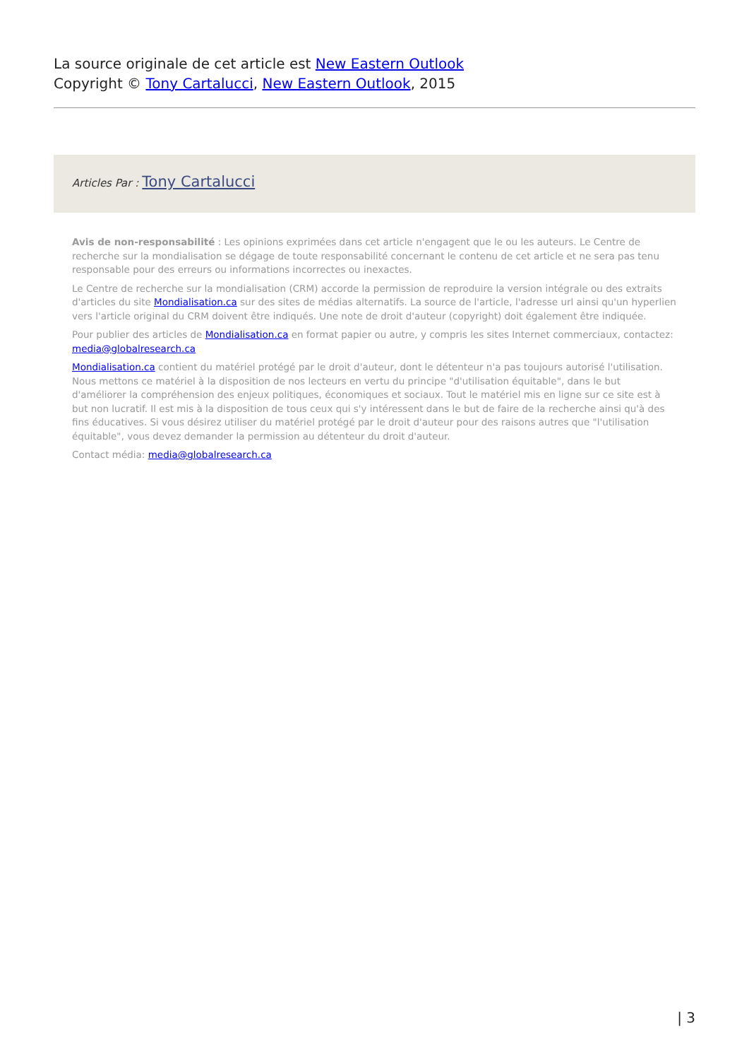La source originale de cet article est New Eastern Outlook
Copyright © Tony Cartalucci, New Eastern Outlook, 2015
Articles Par : Tony Cartalucci
Avis de non-responsabilité : Les opinions exprimées dans cet article n'engagent que le ou les auteurs. Le Centre de recherche sur la mondialisation se dégage de toute responsabilité concernant le contenu de cet article et ne sera pas tenu responsable pour des erreurs ou informations incorrectes ou inexactes.
Le Centre de recherche sur la mondialisation (CRM) accorde la permission de reproduire la version intégrale ou des extraits d'articles du site Mondialisation.ca sur des sites de médias alternatifs. La source de l'article, l'adresse url ainsi qu'un hyperlien vers l'article original du CRM doivent être indiqués. Une note de droit d'auteur (copyright) doit également être indiquée.
Pour publier des articles de Mondialisation.ca en format papier ou autre, y compris les sites Internet commerciaux, contactez: media@globalresearch.ca
Mondialisation.ca contient du matériel protégé par le droit d'auteur, dont le détenteur n'a pas toujours autorisé l'utilisation. Nous mettons ce matériel à la disposition de nos lecteurs en vertu du principe "d'utilisation équitable", dans le but d'améliorer la compréhension des enjeux politiques, économiques et sociaux. Tout le matériel mis en ligne sur ce site est à but non lucratif. Il est mis à la disposition de tous ceux qui s'y intéressent dans le but de faire de la recherche ainsi qu'à des fins éducatives. Si vous désirez utiliser du matériel protégé par le droit d'auteur pour des raisons autres que "l'utilisation équitable", vous devez demander la permission au détenteur du droit d'auteur.
Contact média: media@globalresearch.ca
| 3